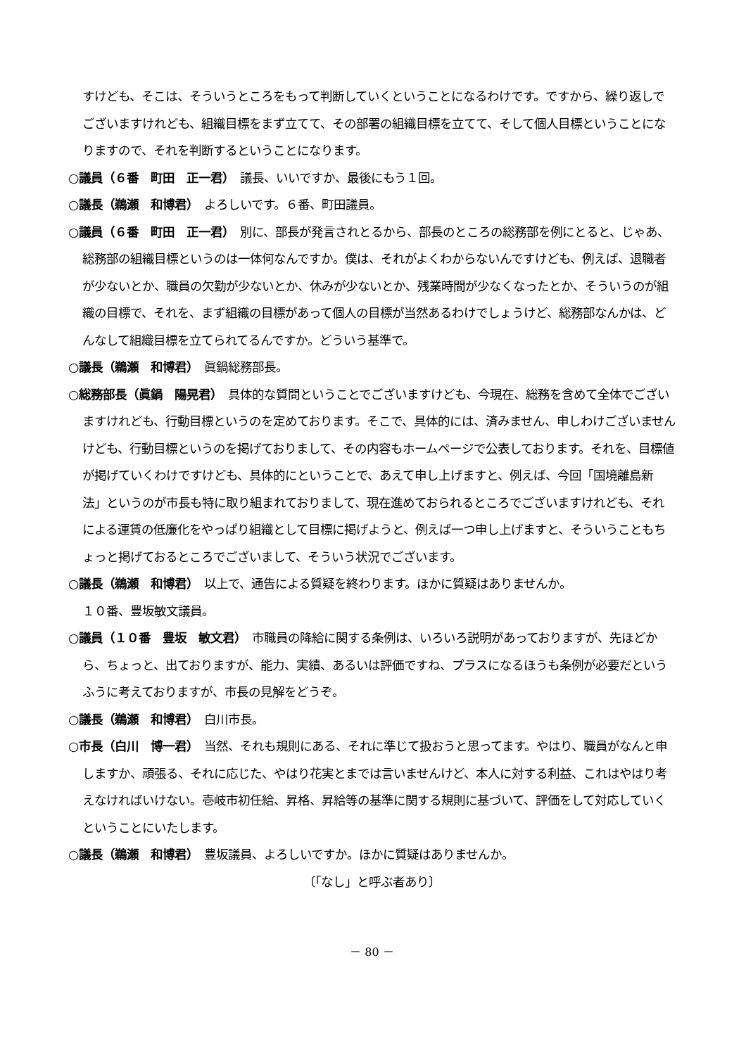すけども、そこは、そういうところをもって判断していくということになるわけです。ですから、繰り返しでございますけれども、組織目標をまず立てて、その部署の組織目標を立てて、そして個人目標ということになりますので、それを判断するということになります。
○議員（６番　町田　正一君）　議長、いいですか、最後にもう１回。
○議長（鵜瀬　和博君）　よろしいです。６番、町田議員。
○議員（６番　町田　正一君）　別に、部長が発言されとるから、部長のところの総務部を例にとると、じゃあ、総務部の組織目標というのは一体何なんですか。僕は、それがよくわからないんですけども、例えば、退職者が少ないとか、職員の欠勤が少ないとか、休みが少ないとか、残業時間が少なくなったとか、そういうのが組織の目標で、それを、まず組織の目標があって個人の目標が当然あるわけでしょうけど、総務部なんかは、どんなして組織目標を立てられてるんですか。どういう基準で。
○議長（鵜瀬　和博君）　眞鍋総務部長。
○総務部長（眞鍋　陽晃君）　具体的な質問ということでございますけども、今現在、総務を含めて全体でございますけれども、行動目標というのを定めております。そこで、具体的には、済みません、申しわけございませんけども、行動目標というのを掲げておりまして、その内容もホームページで公表しております。それを、目標値が掲げていくわけですけども、具体的にということで、あえて申し上げますと、例えば、今回「国境離島新法」というのが市長も特に取り組まれておりまして、現在進めておられるところでございますけれども、それによる運賃の低廉化をやっぱり組織として目標に掲げようと、例えば一つ申し上げますと、そういうこともちょっと掲げておるところでございまして、そういう状況でございます。
○議長（鵜瀬　和博君）　以上で、通告による質疑を終わります。ほかに質疑はありませんか。
１０番、豊坂敏文議員。
○議員（１０番　豊坂　敏文君）　市職員の降給に関する条例は、いろいろ説明があっておりますが、先ほどから、ちょっと、出ておりますが、能力、実績、あるいは評価ですね、プラスになるほうも条例が必要だというふうに考えておりますが、市長の見解をどうぞ。
○議長（鵜瀬　和博君）　白川市長。
○市長（白川　博一君）　当然、それも規則にある、それに準じて扱おうと思ってます。やはり、職員がなんと申しますか、頑張る、それに応じた、やはり花実とまでは言いませんけど、本人に対する利益、これはやはり考えなければいけない。壱岐市初任給、昇格、昇給等の基準に関する規則に基づいて、評価をして対応していくということにいたします。
○議長（鵜瀬　和博君）　豊坂議員、よろしいですか。ほかに質疑はありませんか。
〔「なし」と呼ぶ者あり〕
－ 80 －